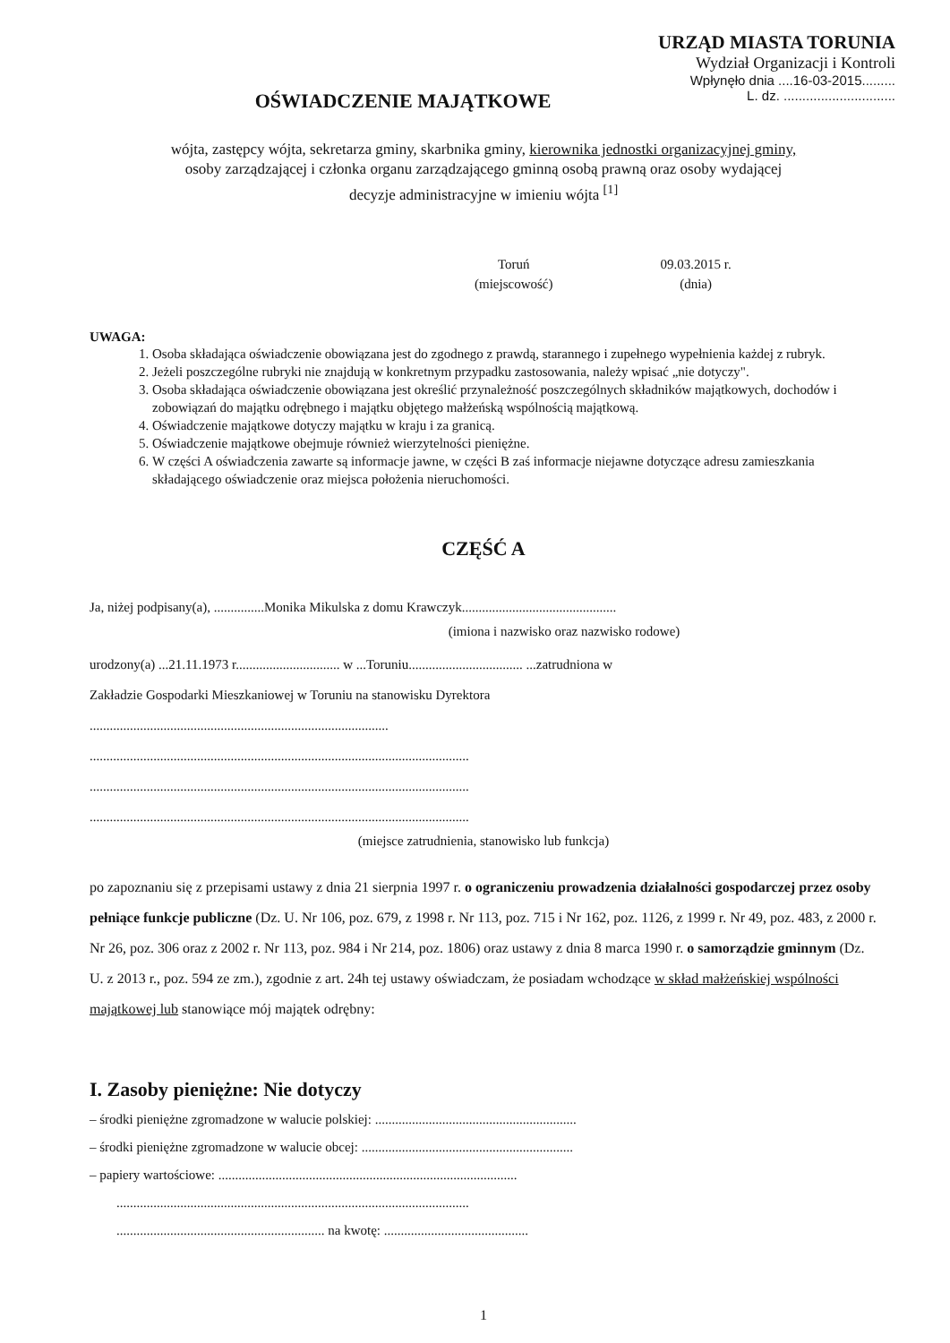URZĄD MIASTA TORUNIA
Wydział Organizacji i Kontroli
Wpłynęło dnia ....16-03-2015.........
L. dz. ..............................
OŚWIADCZENIE MAJĄTKOWE
wójta, zastępcy wójta, sekretarza gminy, skarbnika gminy, kierownika jednostki organizacyjnej gminy,
osoby zarządzającej i członka organu zarządzającego gminną osobą prawną oraz osoby wydającej
decyzje administracyjne w imieniu wójta <sup>[1]</sup>
Toruń
(miejscowość)
09.03.2015 r.
(dnia)
UWAGA:
1. Osoba składająca oświadczenie obowiązana jest do zgodnego z prawdą, starannego i zupełnego wypełnienia każdej z rubryk.
2. Jeżeli poszczególne rubryki nie znajdują w konkretnym przypadku zastosowania, należy wpisać „nie dotyczy".
3. Osoba składająca oświadczenie obowiązana jest określić przynależność poszczególnych składników majątkowych, dochodów i zobowiązań do majątku odrębnego i majątku objętego małżeńską wspólnością majątkową.
4. Oświadczenie majątkowe dotyczy majątku w kraju i za granicą.
5. Oświadczenie majątkowe obejmuje również wierzytelności pieniężne.
6. W części A oświadczenia zawarte są informacje jawne, w części B zaś informacje niejawne dotyczące adresu zamieszkania składającego oświadczenie oraz miejsca położenia nieruchomości.
CZĘŚĆ A
Ja, niżej podpisany(a), ...............Monika Mikulska z domu Krawczyk..............................................
(imiona i nazwisko oraz nazwisko rodowe)
urodzony(a) ...21.11.1973 r............................... w ...Toruniu.................................. ...zatrudniona w
Zakładzie Gospodarki Mieszkaniowej w Toruniu na stanowisku Dyrektora
.........................................................................................
.................................................................................................................
.................................................................................................................
.................................................................................................................
(miejsce zatrudnienia, stanowisko lub funkcja)
po zapoznaniu się z przepisami ustawy z dnia 21 sierpnia 1997 r. o ograniczeniu prowadzenia działalności gospodarczej przez osoby pełniące funkcje publiczne (Dz. U. Nr 106, poz. 679, z 1998 r. Nr 113, poz. 715 i Nr 162, poz. 1126, z 1999 r. Nr 49, poz. 483, z 2000 r. Nr 26, poz. 306 oraz z 2002 r. Nr 113, poz. 984 i Nr 214, poz. 1806) oraz ustawy z dnia 8 marca 1990 r. o samorządzie gminnym (Dz. U. z 2013 r., poz. 594 ze zm.), zgodnie z art. 24h tej ustawy oświadczam, że posiadam wchodzące w skład małżeńskiej wspólności majątkowej lub stanowiące mój majątek odrębny:
I. Zasoby pieniężne: Nie dotyczy
– środki pieniężne zgromadzone w walucie polskiej: ............................................................
– środki pieniężne zgromadzone w walucie obcej: ...............................................................
– papiery wartościowe: .........................................................................................
.........................................................................................................
.............................................................. na kwotę: ...........................................
1